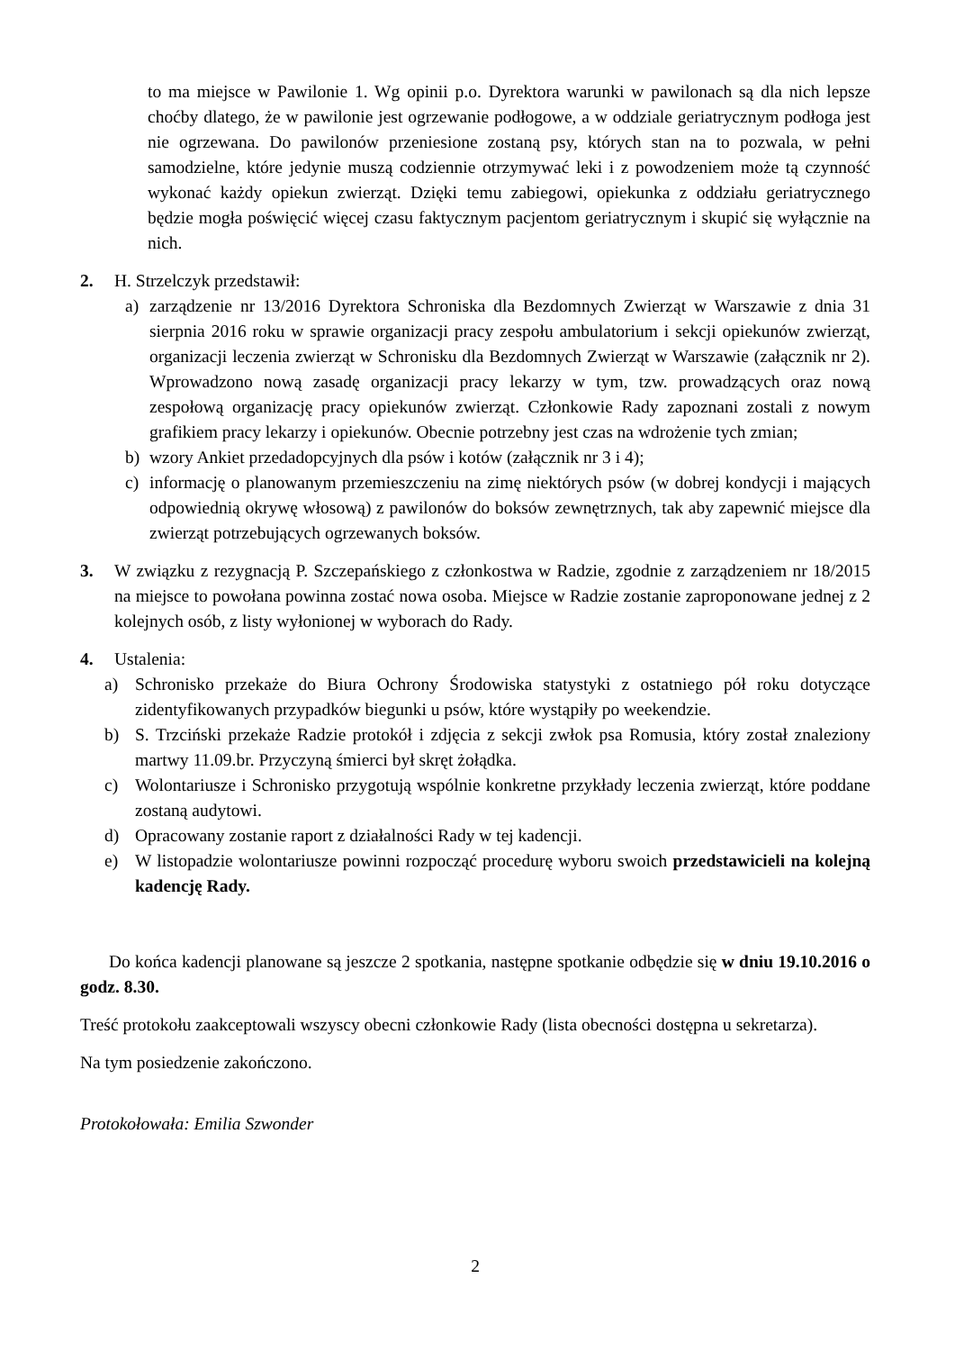to ma miejsce w Pawilonie 1. Wg opinii p.o. Dyrektora warunki w pawilonach są dla nich lepsze choćby dlatego, że w pawilonie jest ogrzewanie podłogowe, a w oddziale geriatrycznym podłoga jest nie ogrzewana. Do pawilonów przeniesione zostaną psy, których stan na to pozwala, w pełni samodzielne, które jedynie muszą codziennie otrzymywać leki i z powodzeniem może tą czynność wykonać każdy opiekun zwierząt. Dzięki temu zabiegowi, opiekunka z oddziału geriatrycznego będzie mogła poświęcić więcej czasu faktycznym pacjentom geriatrycznym i skupić się wyłącznie na nich.
2. H. Strzelczyk przedstawił:
a) zarządzenie nr 13/2016 Dyrektora Schroniska dla Bezdomnych Zwierząt w Warszawie z dnia 31 sierpnia 2016 roku w sprawie organizacji pracy zespołu ambulatorium i sekcji opiekunów zwierząt, organizacji leczenia zwierząt w Schronisku dla Bezdomnych Zwierząt w Warszawie (załącznik nr 2). Wprowadzono nową zasadę organizacji pracy lekarzy w tym, tzw. prowadzących oraz nową zespołową organizację pracy opiekunów zwierząt. Członkowie Rady zapoznani zostali z nowym grafikiem pracy lekarzy i opiekunów. Obecnie potrzebny jest czas na wdrożenie tych zmian;
b) wzory Ankiet przedadopcyjnych dla psów i kotów (załącznik nr 3 i 4);
c) informację o planowanym przemieszczeniu na zimę niektórych psów (w dobrej kondycji i mających odpowiednią okrywę włosową) z pawilonów do boksów zewnętrznych, tak aby zapewnić miejsce dla zwierząt potrzebujących ogrzewanych boksów.
3. W związku z rezygnacją P. Szczepańskiego z członkostwa w Radzie, zgodnie z zarządzeniem nr 18/2015 na miejsce to powołana powinna zostać nowa osoba. Miejsce w Radzie zostanie zaproponowane jednej z 2 kolejnych osób, z listy wyłonionej w wyborach do Rady.
4. Ustalenia:
a) Schronisko przekaże do Biura Ochrony Środowiska statystyki z ostatniego pół roku dotyczące zidentyfikowanych przypadków biegunki u psów, które wystąpiły po weekendzie.
b) S. Trzciński przekaże Radzie protokół i zdjęcia z sekcji zwłok psa Romusia, który został znaleziony martwy 11.09.br. Przyczyną śmierci był skręt żołądka.
c) Wolontariusze i Schronisko przygotują wspólnie konkretne przykłady leczenia zwierząt, które poddane zostaną audytowi.
d) Opracowany zostanie raport z działalności Rady w tej kadencji.
e) W listopadzie wolontariusze powinni rozpocząć procedurę wyboru swoich przedstawicieli na kolejną kadencję Rady.
Do końca kadencji planowane są jeszcze 2 spotkania, następne spotkanie odbędzie się w dniu 19.10.2016 o godz. 8.30.
Treść protokołu zaakceptowali wszyscy obecni członkowie Rady (lista obecności dostępna u sekretarza).
Na tym posiedzenie zakończono.
Protokołowała: Emilia Szwonder
2